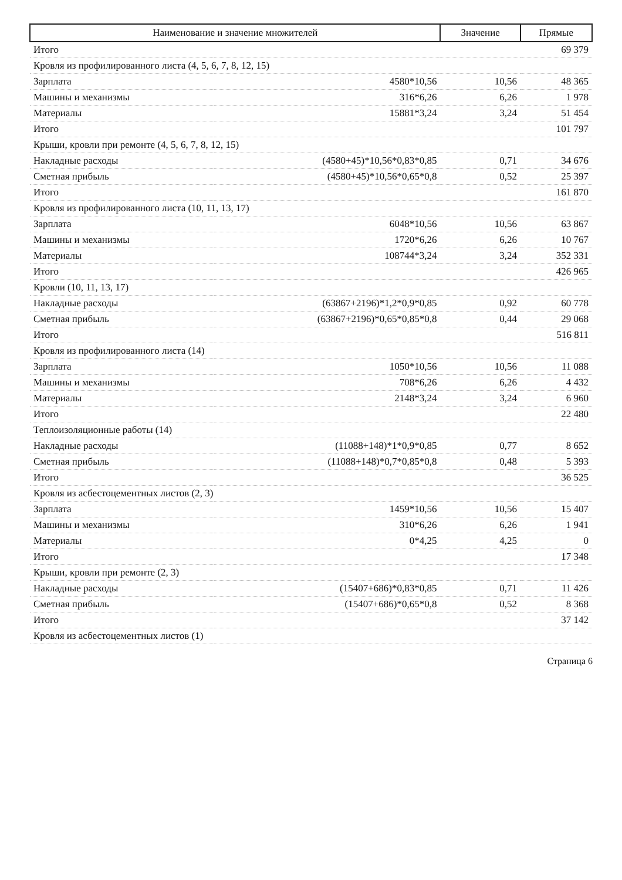| Наименование и значение множителей | | Значение | Прямые |
| --- | --- | --- | --- |
| Итого | | | 69 379 |
| Кровля из профилированного листа (4, 5, 6, 7, 8, 12, 15) | | | |
| Зарплата | 4580*10,56 | 10,56 | 48 365 |
| Машины и механизмы | 316*6,26 | 6,26 | 1 978 |
| Материалы | 15881*3,24 | 3,24 | 51 454 |
| Итого | | | 101 797 |
| Крыши, кровли при ремонте (4, 5, 6, 7, 8, 12, 15) | | | |
| Накладные расходы | (4580+45)*10,56*0,83*0,85 | 0,71 | 34 676 |
| Сметная прибыль | (4580+45)*10,56*0,65*0,8 | 0,52 | 25 397 |
| Итого | | | 161 870 |
| Кровля из профилированного листа (10, 11, 13, 17) | | | |
| Зарплата | 6048*10,56 | 10,56 | 63 867 |
| Машины и механизмы | 1720*6,26 | 6,26 | 10 767 |
| Материалы | 108744*3,24 | 3,24 | 352 331 |
| Итого | | | 426 965 |
| Кровли (10, 11, 13, 17) | | | |
| Накладные расходы | (63867+2196)*1,2*0,9*0,85 | 0,92 | 60 778 |
| Сметная прибыль | (63867+2196)*0,65*0,85*0,8 | 0,44 | 29 068 |
| Итого | | | 516 811 |
| Кровля из профилированного листа (14) | | | |
| Зарплата | 1050*10,56 | 10,56 | 11 088 |
| Машины и механизмы | 708*6,26 | 6,26 | 4 432 |
| Материалы | 2148*3,24 | 3,24 | 6 960 |
| Итого | | | 22 480 |
| Теплоизоляционные работы (14) | | | |
| Накладные расходы | (11088+148)*1*0,9*0,85 | 0,77 | 8 652 |
| Сметная прибыль | (11088+148)*0,7*0,85*0,8 | 0,48 | 5 393 |
| Итого | | | 36 525 |
| Кровля из асбестоцементных листов (2, 3) | | | |
| Зарплата | 1459*10,56 | 10,56 | 15 407 |
| Машины и механизмы | 310*6,26 | 6,26 | 1 941 |
| Материалы | 0*4,25 | 4,25 | 0 |
| Итого | | | 17 348 |
| Крыши, кровли при ремонте (2, 3) | | | |
| Накладные расходы | (15407+686)*0,83*0,85 | 0,71 | 11 426 |
| Сметная прибыль | (15407+686)*0,65*0,8 | 0,52 | 8 368 |
| Итого | | | 37 142 |
| Кровля из асбестоцементных листов (1) | | | |
Страница 6